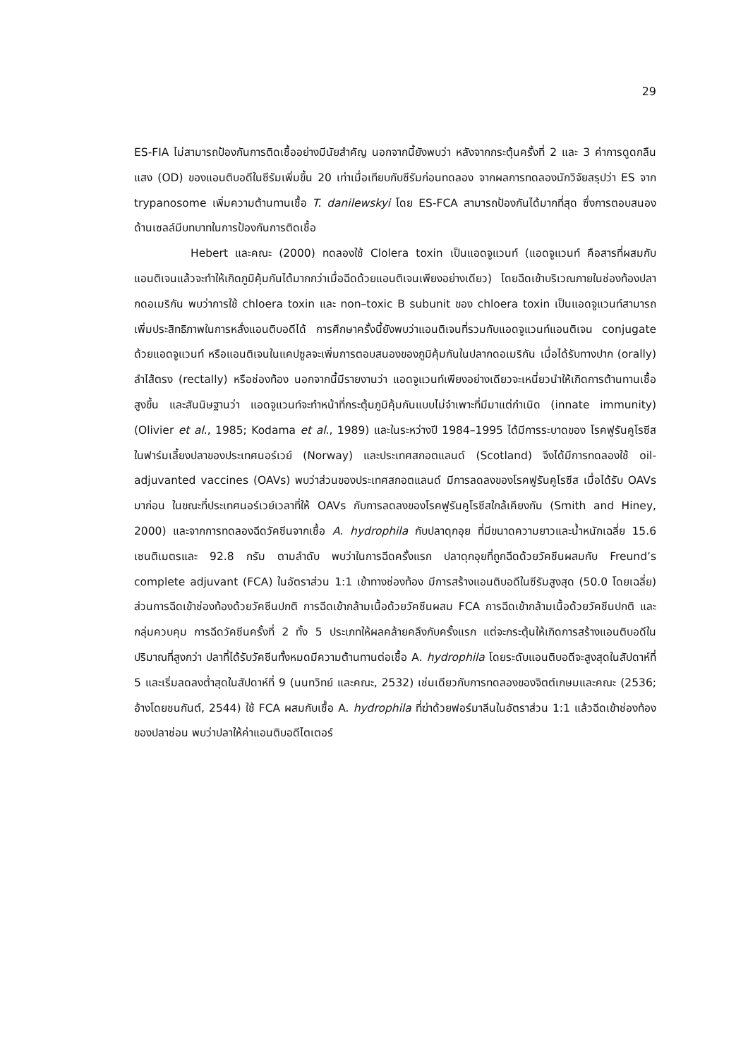29
ES-FIA ไม่สามารถป้องกันการติดเชื้ออย่างมีนัยสำคัญ นอกจากนี้ยังพบว่า หลังจากกระตุ้นครั้งที่ 2 และ 3 ค่าการดูดกลืนแสง (OD) ของแอนติบอดีในซีรัมเพิ่มขึ้น 20 เท่าเมื่อเทียบกับซีรัมก่อนทดลอง จากผลการทดลองนักวิจัยสรุปว่า ES จาก trypanosome เพิ่มความต้านทานเชื้อ T. danilewskyi โดย ES-FCA สามารถป้องกันได้มากที่สุด ซึ่งการตอบสนองด้านเซลล์มีบทบาทในการป้องกันการติดเชื้อ
Hebert และคณะ (2000) ทดลองใช้ Clolera toxin เป็นแอดจูแวนท์ (แอดจูแวนท์ คือสารที่ผสมกับแอนติเจนแล้วจะทำให้เกิดภูมิคุ้มกันได้มากกว่าเมื่อฉีดด้วยแอนติเจนเพียงอย่างเดียว) โดยฉีดเข้าบริเวณภายในช่องท้องปลากดอเมริกัน พบว่าการใช้ chloera toxin และ non–toxic B subunit ของ chloera toxin เป็นแอดจูแวนท์สามารถเพิ่มประสิทธิภาพในการหลั่งแอนติบอดีได้ การศึกษาครั้งนี้ยังพบว่าแอนติเจนที่รวมกับแอดจูแวนท์แอนติเจน conjugate ด้วยแอดจูแวนท์ หรือแอนติเจนในแคปซูลจะเพิ่มการตอบสนองของภูมิคุ้มกันในปลากดอเมริกัน เมื่อได้รับทางปาก (orally) ลำไส้ตรง (rectally) หรือช่องท้อง นอกจากนี้มีรายงานว่า แอดจูแวนท์เพียงอย่างเดียวจะเหนี่ยวนำให้เกิดการต้านทานเชื้อสูงขึ้น และสันนิษฐานว่า แอดจูแวนท์จะทำหน้าที่กระตุ้นภูมิคุ้มกันแบบไม่จำเพาะที่มีมาแต่กำเนิด (innate immunity) (Olivier et al., 1985; Kodama et al., 1989) และในระหว่างปี 1984–1995 ได้มีการระบาดของ โรคฟูรันคูโรซีส ในฟาร์มเลี้ยงปลาของประเทศนอร์เวย์ (Norway) และประเทศสกอตแลนด์ (Scotland) จึงได้มีการทดลองใช้ oil-adjuvanted vaccines (OAVs) พบว่าส่วนของประเทศสกอตแลนด์ มีการลดลงของโรคฟูรันคูโรซีส เมื่อได้รับ OAVs มาก่อน ในขณะที่ประเทศนอร์เวย์เวลาที่ให้ OAVs กับการลดลงของโรคฟูรันคูโรซีสใกล้เคียงกัน (Smith and Hiney, 2000) และจากการทดลองฉีดวัคซีนจากเชื้อ A. hydrophila กับปลาดุกอุย ที่มีขนาดความยาวและน้ำหนักเฉลี่ย 15.6 เซนติเมตรและ 92.8 กรัม ตามลำดับ พบว่าในการฉีดครั้งแรก ปลาดุกอุยที่ถูกฉีดด้วยวัคซีนผสมกับ Freund’s complete adjuvant (FCA) ในอัตราส่วน 1:1 เข้าทางช่องท้อง มีการสร้างแอนติบอดีในซีรัมสูงสุด (50.0 โดยเฉลี่ย) ส่วนการฉีดเข้าช่องท้องด้วยวัคซีนปกติ การฉีดเข้ากล้ามเนื้อด้วยวัคซีนผสม FCA การฉีดเข้ากล้ามเนื้อด้วยวัคซีนปกติ และกลุ่มควบคุม การฉีดวัคซีนครั้งที่ 2 ทั้ง 5 ประเภทให้ผลคล้ายคลึงกับครั้งแรก แต่จะกระตุ้นให้เกิดการสร้างแอนติบอดีในปริมาณที่สูงกว่า ปลาที่ได้รับวัคซีนทั้งหมดมีความต้านทานต่อเชื้อ A. hydrophila โดยระดับแอนติบอดีจะสูงสุดในสัปดาห์ที่ 5 และเริ่มลดลงต่ำสุดในสัปดาห์ที่ 9 (นนทวิทย์ และคณะ, 2532) เช่นเดียวกับการทดลองของจิตต์เกษมและคณะ (2536; อ้างโดยชนกันต์, 2544) ใช้ FCA ผสมกับเชื้อ A. hydrophila ที่ฆ่าด้วยฟอร์มาลีนในอัตราส่วน 1:1 แล้วฉีดเข้าช่องท้องของปลาช่อน พบว่าปลาให้ค่าแอนติบอดีไตเตอร์